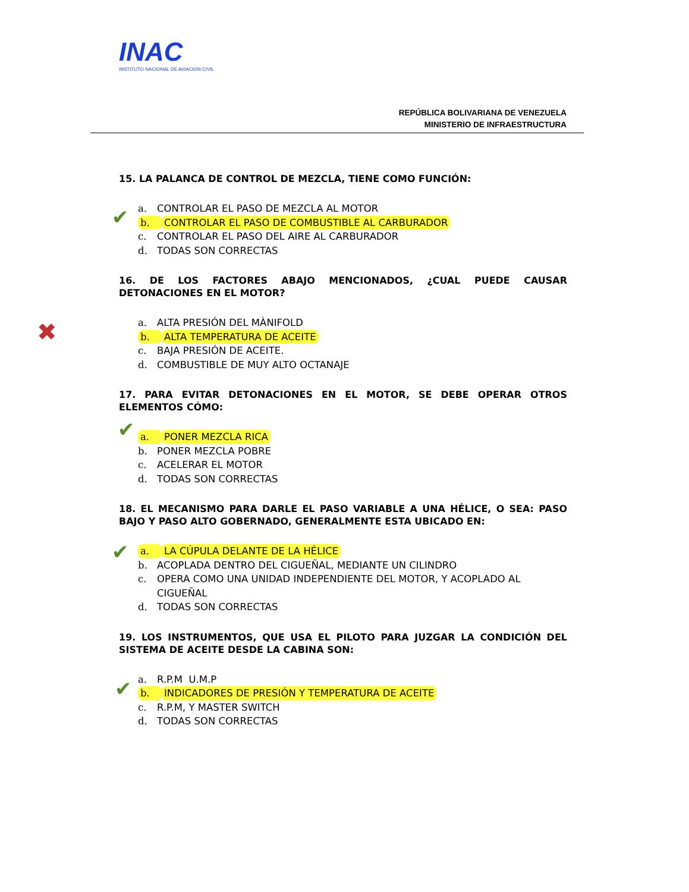INAC
INSTITUTO NACIONAL DE AVIACION CIVIL
REPÚBLICA BOLIVARIANA DE VENEZUELA
MINISTERIO DE INFRAESTRUCTURA
✔
✖
✔
✔
✔
15. LA PALANCA DE CONTROL DE MEZCLA, TIENE COMO FUNCIÓN:
a. CONTROLAR EL PASO DE MEZCLA AL MOTOR
b. CONTROLAR EL PASO DE COMBUSTIBLE AL CARBURADOR
c. CONTROLAR EL PASO DEL AIRE AL CARBURADOR
d. TODAS SON CORRECTAS
16. DE LOS FACTORES ABAJO MENCIONADOS, ¿CUAL PUEDE CAUSAR DETONACIONES EN EL MOTOR?
a. ALTA PRESIÓN DEL MÀNIFOLD
b. ALTA TEMPERATURA DE ACEITE
c. BAJA PRESIÓN DE ACEITE.
d. COMBUSTIBLE DE MUY ALTO OCTANAJE
17. PARA EVITAR DETONACIONES EN EL MOTOR, SE DEBE OPERAR OTROS ELEMENTOS CÓMO:
a. PONER MEZCLA RICA
b. PONER MEZCLA POBRE
c. ACELERAR EL MOTOR
d. TODAS SON CORRECTAS
18. EL MECANISMO PARA DARLE EL PASO VARIABLE A UNA HÉLICE, O SEA: PASO BAJO Y PASO ALTO GOBERNADO, GENERALMENTE ESTA UBICADO EN:
a. LA CÚPULA DELANTE DE LA HÉLICE
b. ACOPLADA DENTRO DEL CIGUEÑAL, MEDIANTE UN CILINDRO
c. OPERA COMO UNA UNIDAD INDEPENDIENTE DEL MOTOR, Y ACOPLADO AL CIGUEÑAL
d. TODAS SON CORRECTAS
19. LOS INSTRUMENTOS, QUE USA EL PILOTO PARA JUZGAR LA CONDICIÓN DEL SISTEMA DE ACEITE DESDE LA CABINA SON:
a. R.P.M U.M.P
b. INDICADORES DE PRESIÓN Y TEMPERATURA DE ACEITE
c. R.P.M, Y MASTER SWITCH
d. TODAS SON CORRECTAS